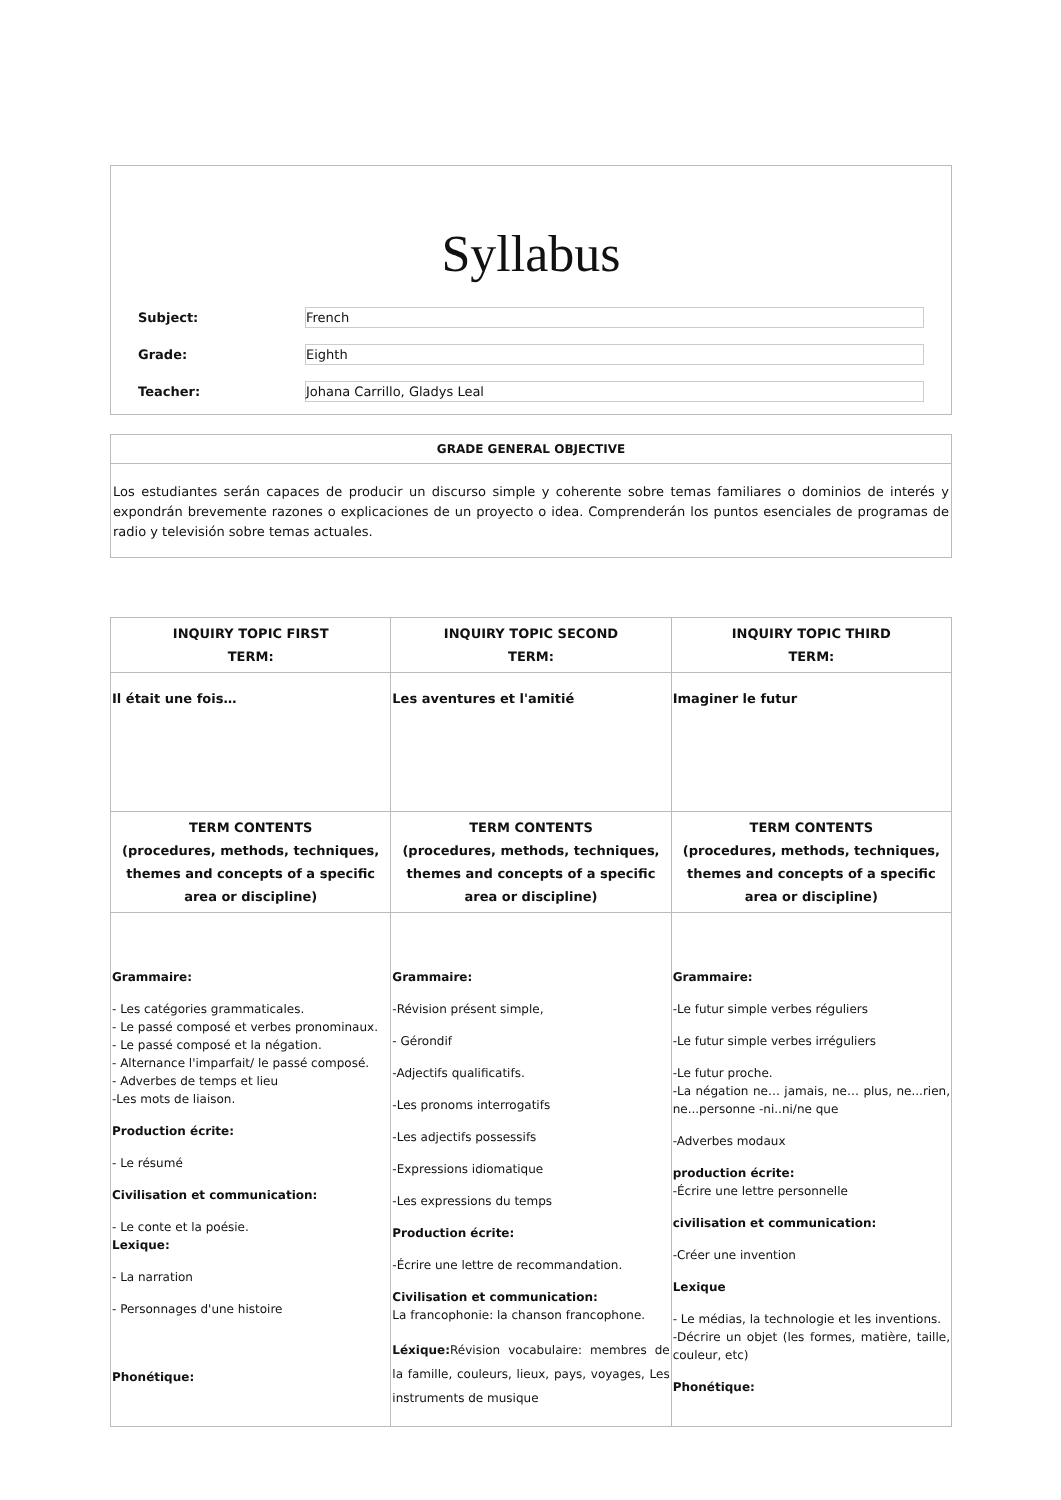Syllabus
Subject: French
Grade: Eighth
Teacher: Johana Carrillo, Gladys Leal
GRADE GENERAL OBJECTIVE
Los estudiantes serán capaces de producir un discurso simple y coherente sobre temas familiares o dominios de interés y expondrán brevemente razones o explicaciones de un proyecto o idea. Comprenderán los puntos esenciales de programas de radio y televisión sobre temas actuales.
| INQUIRY TOPIC FIRST TERM: | INQUIRY TOPIC SECOND TERM: | INQUIRY TOPIC THIRD TERM: |
| --- | --- | --- |
| Il était une fois… | Les aventures et l'amitié | Imaginer le futur |
| TERM CONTENTS (procedures, methods, techniques, themes and concepts of a specific area or discipline) | TERM CONTENTS (procedures, methods, techniques, themes and concepts of a specific area or discipline) | TERM CONTENTS (procedures, methods, techniques, themes and concepts of a specific area or discipline) |
| Grammaire: - Les catégories grammaticales. - Le passé composé et verbes pronominaux. - Le passé composé et la négation. - Alternance l'imparfait/ le passé composé. - Adverbes de temps et lieu -Les mots de liaison. Production écrite: - Le résumé Civilisation et communication: - Le conte et la poésie. Lexique: - La narration - Personnages d'une histoire Phonétique: | Grammaire: -Révision présent simple, - Gérondif -Adjectifs qualificatifs. -Les pronoms interrogatifs -Les adjectifs possessifs -Expressions idiomatique -Les expressions du temps Production écrite: -Écrire une lettre de recommandation. Civilisation et communication: La francophonie: la chanson francophone. Léxique: Révision vocabulaire: membres de la famille, couleurs, lieux, pays, voyages, Les instruments de musique | Grammaire: -Le futur simple verbes réguliers -Le futur simple verbes irréguliers -Le futur proche. -La négation ne… jamais, ne… plus, ne...rien, ne...personne -ni..ni/ne que -Adverbes modaux production écrite: -Écrire une lettre personnelle civilisation et communication: -Créer une invention Lexique - Le médias, la technologie et les inventions. -Décrire un objet (les formes, matière, taille, couleur, etc) Phonétique: |